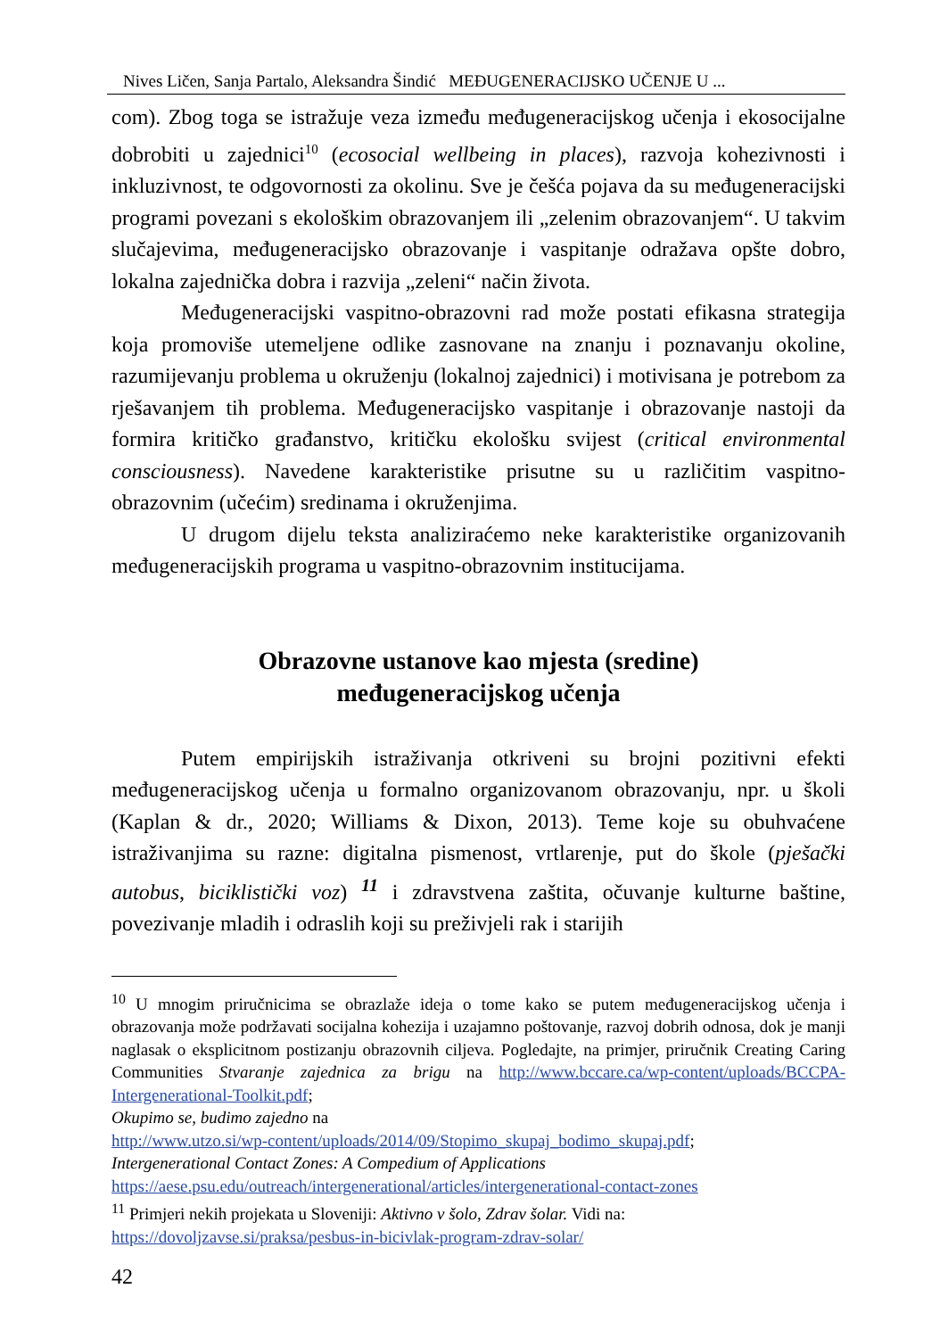Nives Ličen, Sanja Partalo, Aleksandra Šindić MEĐUGENERACIJSKO UČENJE U ...
com). Zbog toga se istražuje veza između međugeneracijskog učenja i ekosocijalne dobrobiti u zajednici<sup>10</sup> (ecosocial wellbeing in places), razvoja kohezivnosti i inkluzivnost, te odgovornosti za okolinu. Sve je češća pojava da su međugeneracijski programi povezani s ekološkim obrazovanjem ili „zelenim obrazovanjem“. U takvim slučajevima, međugeneracijsko obrazovanje i vaspitanje odražava opšte dobro, lokalna zajednička dobra i razvija „zeleni“ način života.
Međugeneracijski vaspitno-obrazovni rad može postati efikasna strategija koja promoviše utemeljene odlike zasnovane na znanju i poznavanju okoline, razumijevanju problema u okruženju (lokalnoj zajednici) i motivisana je potrebom za rješavanjem tih problema. Međugeneracijsko vaspitanje i obrazovanje nastoji da formira kritičko građanstvo, kritičku ekološku svijest (critical environmental consciousness). Navedene karakteristike prisutne su u različitim vaspitno-obrazovnim (učećim) sredinama i okruženjima.
U drugom dijelu teksta analiziraćemo neke karakteristike organizovanih međugeneracijskih programa u vaspitno-obrazovnim institucijama.
Obrazovne ustanove kao mjesta (sredine)
međugeneracijskog učenja
Putem empirijskih istraživanja otkriveni su brojni pozitivni efekti međugeneracijskog učenja u formalno organizovanom obrazovanju, npr. u školi (Kaplan & dr., 2020; Williams & Dixon, 2013). Teme koje su obuhvaćene istraživanjima su razne: digitalna pismenost, vrtlarenje, put do škole (pješački autobus, biciklistički voz) <sup>11</sup> i zdravstvena zaštita, očuvanje kulturne baštine, povezivanje mladih i odraslih koji su preživjeli rak i starijih
<sup>10</sup> U mnogim priručnicima se obrazlaže ideja o tome kako se putem međugeneracijskog učenja i obrazovanja može podržavati socijalna kohezija i uzajamno poštovanje, razvoj dobrih odnosa, dok je manji naglasak o eksplicitnom postizanju obrazovnih ciljeva. Pogledajte, na primjer, priručnik Creating Caring Communities Stvaranje zajednica za brigu na http://www.bccare.ca/wp-content/uploads/BCCPA-Intergenerational-Toolkit.pdf;
Okupimo se, budimo zajedno na
http://www.utzo.si/wp-content/uploads/2014/09/Stopimo_skupaj_bodimo_skupaj.pdf;
Intergenerational Contact Zones: A Compedium of Applications
https://aese.psu.edu/outreach/intergenerational/articles/intergenerational-contact-zones
<sup>11</sup> Primjeri nekih projekata u Sloveniji: Aktivno v šolo, Zdrav šolar. Vidi na:
https://dovoljzavse.si/praksa/pesbus-in-bicivlak-program-zdrav-solar/
42